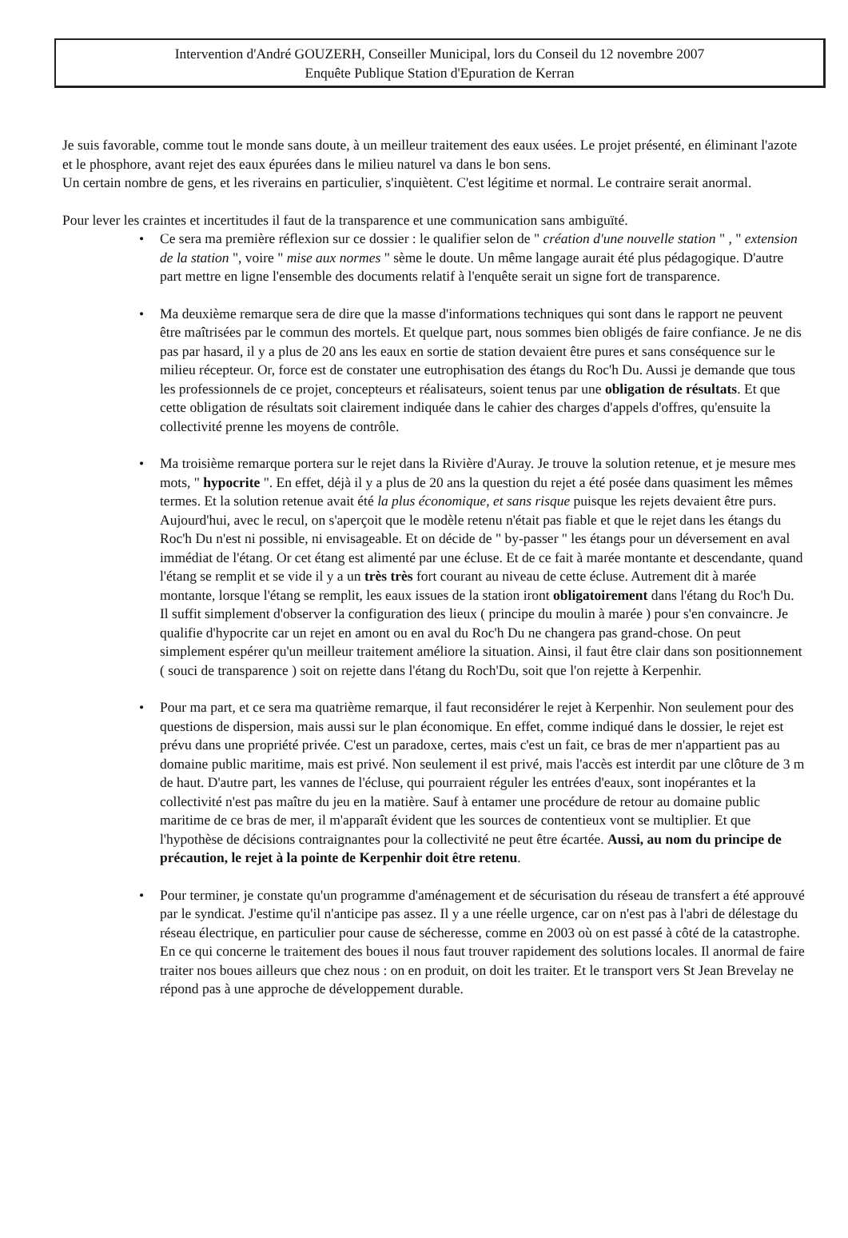Intervention d'André GOUZERH, Conseiller Municipal, lors du Conseil du 12 novembre 2007
Enquête Publique Station d'Epuration de Kerran
Je suis favorable, comme tout le monde sans doute, à un meilleur traitement des eaux usées. Le projet présenté, en éliminant l'azote et le phosphore, avant rejet des eaux épurées dans le milieu naturel va dans le bon sens.
Un certain nombre de gens, et les riverains en particulier, s'inquiètent. C'est légitime et normal. Le contraire serait anormal.
Pour lever les craintes et incertitudes il faut de la transparence et une communication sans ambiguïté.
• Ce sera ma première réflexion sur ce dossier : le qualifier selon de " création d'une nouvelle station " , " extension de la station ", voire " mise aux normes " sème le doute. Un même langage aurait été plus pédagogique. D'autre part mettre en ligne l'ensemble des documents relatif à l'enquête serait un signe fort de transparence.
• Ma deuxième remarque sera de dire que la masse d'informations techniques qui sont dans le rapport ne peuvent être maîtrisées par le commun des mortels. Et quelque part, nous sommes bien obligés de faire confiance. Je ne dis pas par hasard, il y a plus de 20 ans les eaux en sortie de station devaient être pures et sans conséquence sur le milieu récepteur. Or, force est de constater une eutrophisation des étangs du Roc'h Du. Aussi je demande que tous les professionnels de ce projet, concepteurs et réalisateurs, soient tenus par une obligation de résultats. Et que cette obligation de résultats soit clairement indiquée dans le cahier des charges d'appels d'offres, qu'ensuite la collectivité prenne les moyens de contrôle.
• Ma troisième remarque portera sur le rejet dans la Rivière d'Auray. Je trouve la solution retenue, et je mesure mes mots, " hypocrite ". En effet, déjà il y a plus de 20 ans la question du rejet a été posée dans quasiment les mêmes termes. Et la solution retenue avait été la plus économique, et sans risque puisque les rejets devaient être purs. Aujourd'hui, avec le recul, on s'aperçoit que le modèle retenu n'était pas fiable et que le rejet dans les étangs du Roc'h Du n'est ni possible, ni envisageable. Et on décide de " by-passer " les étangs pour un déversement en aval immédiat de l'étang. Or cet étang est alimenté par une écluse. Et de ce fait à marée montante et descendante, quand l'étang se remplit et se vide il y a un très très fort courant au niveau de cette écluse. Autrement dit à marée montante, lorsque l'étang se remplit, les eaux issues de la station iront obligatoirement dans l'étang du Roc'h Du. Il suffit simplement d'observer la configuration des lieux ( principe du moulin à marée ) pour s'en convaincre. Je qualifie d'hypocrite car un rejet en amont ou en aval du Roc'h Du ne changera pas grand-chose. On peut simplement espérer qu'un meilleur traitement améliore la situation. Ainsi, il faut être clair dans son positionnement ( souci de transparence ) soit on rejette dans l'étang du Roch'Du, soit que l'on rejette à Kerpenhir.
• Pour ma part, et ce sera ma quatrième remarque, il faut reconsidérer le rejet à Kerpenhir. Non seulement pour des questions de dispersion, mais aussi sur le plan économique. En effet, comme indiqué dans le dossier, le rejet est prévu dans une propriété privée. C'est un paradoxe, certes, mais c'est un fait, ce bras de mer n'appartient pas au domaine public maritime, mais est privé. Non seulement il est privé, mais l'accès est interdit par une clôture de 3 m de haut. D'autre part, les vannes de l'écluse, qui pourraient réguler les entrées d'eaux, sont inopérantes et la collectivité n'est pas maître du jeu en la matière. Sauf à entamer une procédure de retour au domaine public maritime de ce bras de mer, il m'apparaît évident que les sources de contentieux vont se multiplier. Et que l'hypothèse de décisions contraignantes pour la collectivité ne peut être écartée. Aussi, au nom du principe de précaution, le rejet à la pointe de Kerpenhir doit être retenu.
• Pour terminer, je constate qu'un programme d'aménagement et de sécurisation du réseau de transfert a été approuvé par le syndicat. J'estime qu'il n'anticipe pas assez. Il y a une réelle urgence, car on n'est pas à l'abri de délestage du réseau électrique, en particulier pour cause de sécheresse, comme en 2003 où on est passé à côté de la catastrophe.
En ce qui concerne le traitement des boues il nous faut trouver rapidement des solutions locales. Il anormal de faire traiter nos boues ailleurs que chez nous : on en produit, on doit les traiter. Et le transport vers St Jean Brevelay ne répond pas à une approche de développement durable.